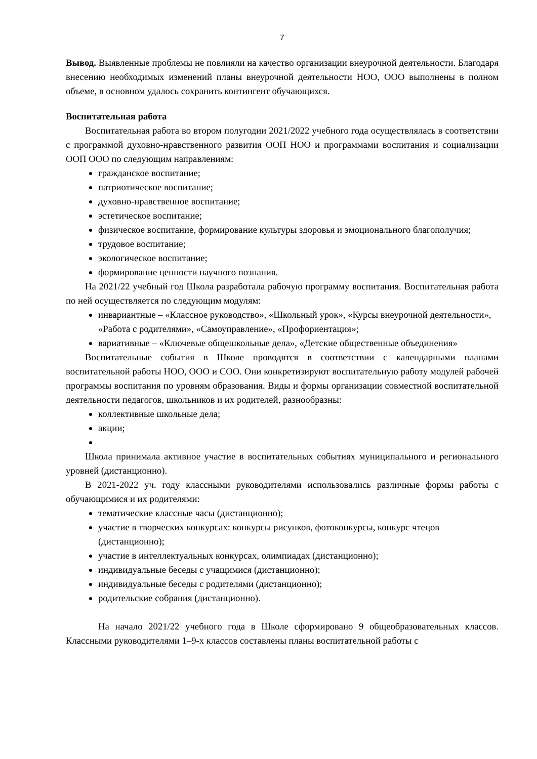7
Вывод. Выявленные проблемы не повлияли на качество организации внеурочной деятельности. Благодаря внесению необходимых изменений планы внеурочной деятельности НОО, ООО выполнены в полном объеме, в основном удалось сохранить контингент обучающихся.
Воспитательная работа
Воспитательная работа во втором полугодии 2021/2022 учебного года осуществлялась в соответствии с программой духовно-нравственного развития ООП НОО и программами воспитания и социализации ООП ООО по следующим направлениям:
гражданское воспитание;
патриотическое воспитание;
духовно-нравственное воспитание;
эстетическое воспитание;
физическое воспитание, формирование культуры здоровья и эмоционального благополучия;
трудовое воспитание;
экологическое воспитание;
формирование ценности научного познания.
На 2021/22 учебный год Школа разработала рабочую программу воспитания. Воспитательная работа по ней осуществляется по следующим модулям:
инвариантные – «Классное руководство», «Школьный урок», «Курсы внеурочной деятельности», «Работа с родителями», «Самоуправление», «Профориентация»;
вариативные – «Ключевые общешкольные дела», «Детские общественные объединения»
Воспитательные события в Школе проводятся в соответствии с календарными планами воспитательной работы НОО, ООО и СОО. Они конкретизируют воспитательную работу модулей рабочей программы воспитания по уровням образования. Виды и формы организации совместной воспитательной деятельности педагогов, школьников и их родителей, разнообразны:
коллективные школьные дела;
акции;
Школа принимала активное участие в воспитательных событиях муниципального и регионального уровней (дистанционно).
В 2021-2022 уч. году классными руководителями использовались различные формы работы с обучающимися и их родителями:
тематические классные часы (дистанционно);
участие в творческих конкурсах: конкурсы рисунков, фотоконкурсы, конкурс чтецов (дистанционно);
участие в интеллектуальных конкурсах, олимпиадах (дистанционно);
индивидуальные беседы с учащимися (дистанционно);
индивидуальные беседы с родителями (дистанционно);
родительские собрания (дистанционно).
На начало 2021/22 учебного года в Школе сформировано 9 общеобразовательных классов. Классными руководителями 1–9-х классов составлены планы воспитательной работы с